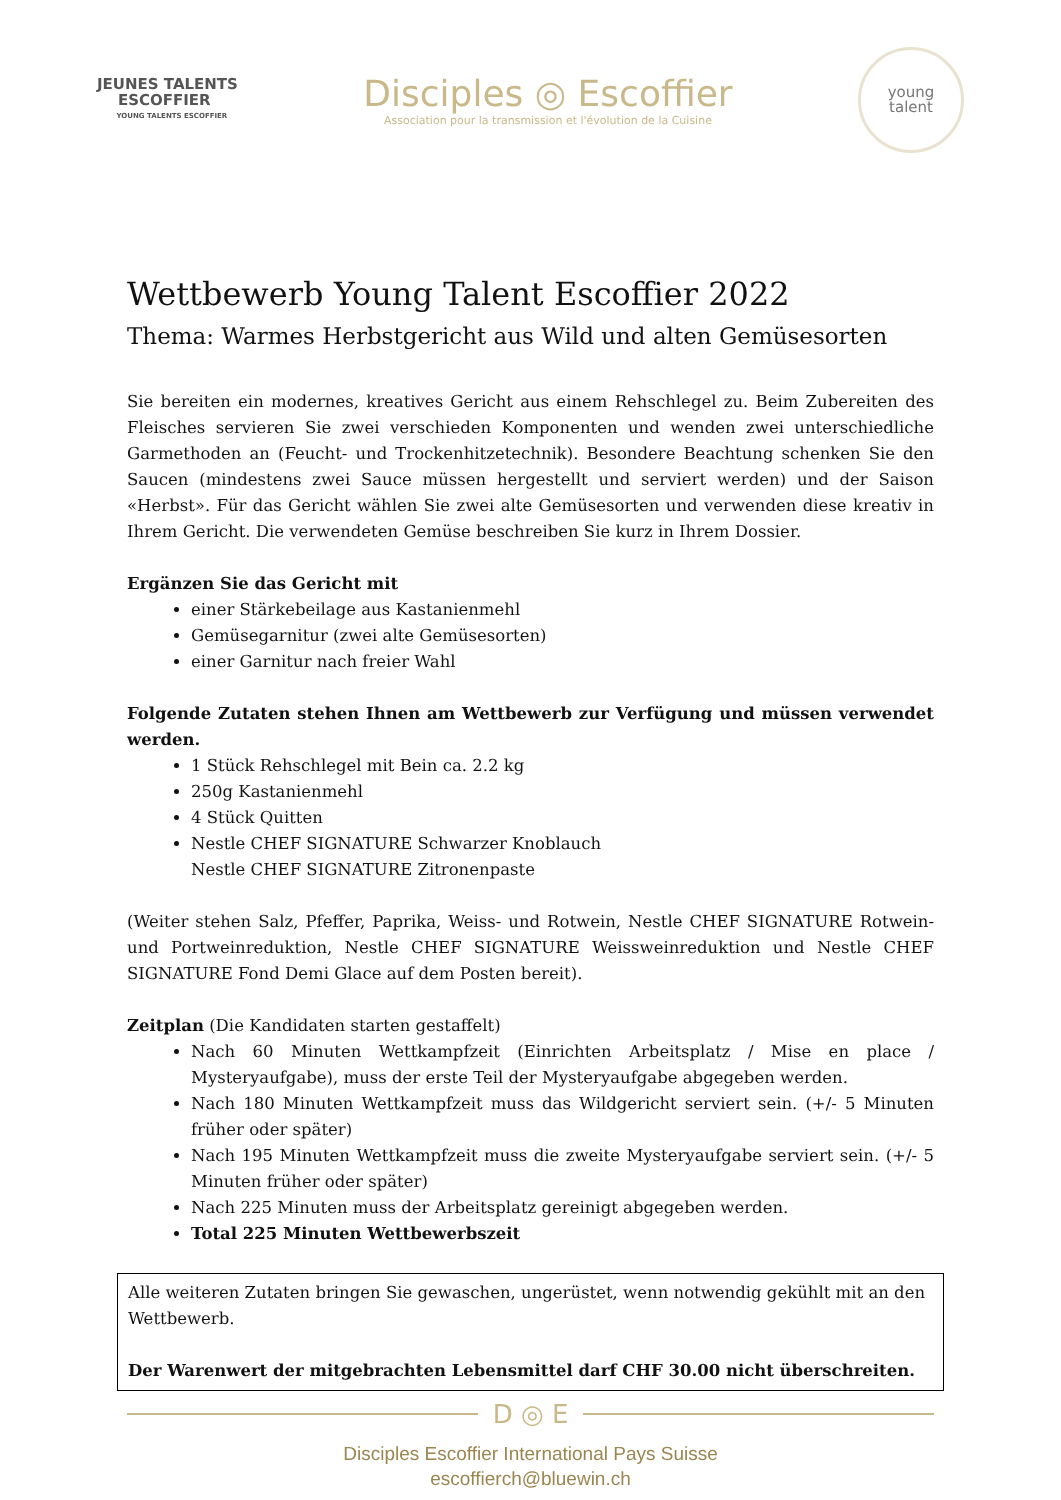JEUNES TALENTS
ESCOFFIER
YOUNG TALENTS ESCOFFIER
Disciples ◎ Escoffier
Association pour la transmission et l'évolution de la Cuisine
young
talent
Wettbewerb Young Talent Escoffier 2022
Thema: Warmes Herbstgericht aus Wild und alten Gemüsesorten
Sie bereiten ein modernes, kreatives Gericht aus einem Rehschlegel zu. Beim Zubereiten des Fleisches servieren Sie zwei verschieden Komponenten und wenden zwei unterschiedliche Garmethoden an (Feucht- und Trockenhitzetechnik). Besondere Beachtung schenken Sie den Saucen (mindestens zwei Sauce müssen hergestellt und serviert werden) und der Saison «Herbst». Für das Gericht wählen Sie zwei alte Gemüsesorten und verwenden diese kreativ in Ihrem Gericht. Die verwendeten Gemüse beschreiben Sie kurz in Ihrem Dossier.
Ergänzen Sie das Gericht mit
einer Stärkebeilage aus Kastanienmehl
Gemüsegarnitur (zwei alte Gemüsesorten)
einer Garnitur nach freier Wahl
Folgende Zutaten stehen Ihnen am Wettbewerb zur Verfügung und müssen verwendet werden.
1 Stück Rehschlegel mit Bein ca. 2.2 kg
250g Kastanienmehl
4 Stück Quitten
Nestle CHEF SIGNATURE Schwarzer Knoblauch
Nestle CHEF SIGNATURE Zitronenpaste
(Weiter stehen Salz, Pfeffer, Paprika, Weiss- und Rotwein, Nestle CHEF SIGNATURE Rotwein- und Portweinreduktion, Nestle CHEF SIGNATURE Weissweinreduktion und Nestle CHEF SIGNATURE Fond Demi Glace auf dem Posten bereit).
Zeitplan (Die Kandidaten starten gestaffelt)
Nach 60 Minuten Wettkampfzeit (Einrichten Arbeitsplatz / Mise en place / Mysteryaufgabe), muss der erste Teil der Mysteryaufgabe abgegeben werden.
Nach 180 Minuten Wettkampfzeit muss das Wildgericht serviert sein. (+/- 5 Minuten früher oder später)
Nach 195 Minuten Wettkampfzeit muss die zweite Mysteryaufgabe serviert sein. (+/- 5 Minuten früher oder später)
Nach 225 Minuten muss der Arbeitsplatz gereinigt abgegeben werden.
Total 225 Minuten Wettbewerbszeit
Alle weiteren Zutaten bringen Sie gewaschen, ungerüstet, wenn notwendig gekühlt mit an den Wettbewerb.
Der Warenwert der mitgebrachten Lebensmittel darf CHF 30.00 nicht überschreiten.
D ◎ E
Disciples Escoffier International Pays Suisse
escoffierch@bluewin.ch